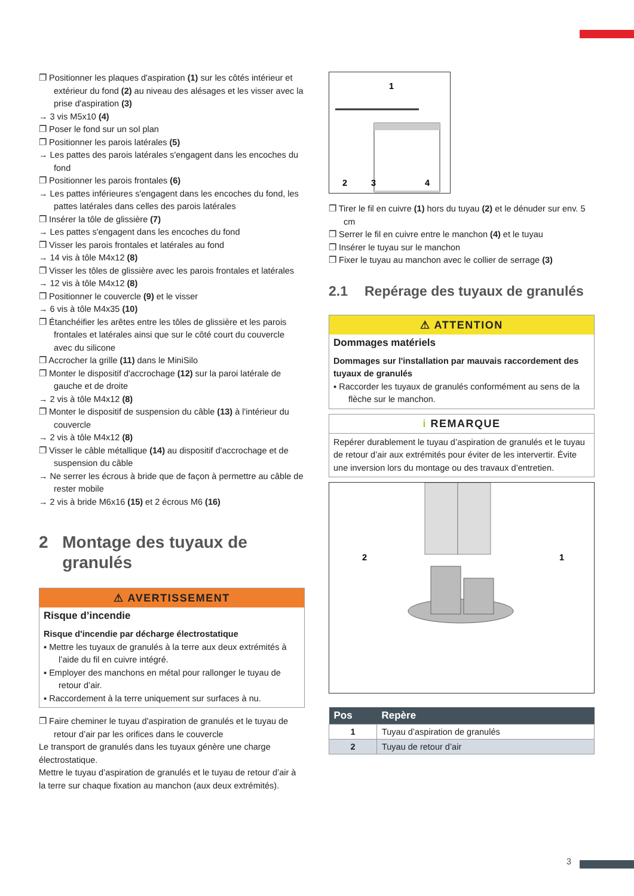❐ Positionner les plaques d'aspiration (1) sur les côtés intérieur et extérieur du fond (2) au niveau des alésages et les visser avec la prise d'aspiration (3)
→ 3 vis M5x10 (4)
❐ Poser le fond sur un sol plan
❐ Positionner les parois latérales (5)
→ Les pattes des parois latérales s'engagent dans les encoches du fond
❐ Positionner les parois frontales (6)
→ Les pattes inférieures s'engagent dans les encoches du fond, les pattes latérales dans celles des parois latérales
❐ Insérer la tôle de glissière (7)
→ Les pattes s'engagent dans les encoches du fond
❐ Visser les parois frontales et latérales au fond
→ 14 vis à tôle M4x12 (8)
❐ Visser les tôles de glissière avec les parois frontales et latérales
→ 12 vis à tôle M4x12 (8)
❐ Positionner le couvercle (9) et le visser
→ 6 vis à tôle M4x35 (10)
❐ Étanchéifier les arêtes entre les tôles de glissière et les parois frontales et latérales ainsi que sur le côté court du couvercle avec du silicone
❐ Accrocher la grille (11) dans le MiniSilo
❐ Monter le dispositif d'accrochage (12) sur la paroi latérale de gauche et de droite
→ 2 vis à tôle M4x12 (8)
❐ Monter le dispositif de suspension du câble (13) à l'intérieur du couvercle
→ 2 vis à tôle M4x12 (8)
❐ Visser le câble métallique (14) au dispositif d'accrochage et de suspension du câble
→ Ne serrer les écrous à bride que de façon à permettre au câble de rester mobile
→ 2 vis à bride M6x16 (15) et 2 écrous M6 (16)
2 Montage des tuyaux de granulés
⚠ AVERTISSEMENT
Risque d’incendie
Risque d'incendie par décharge électrostatique
▪ Mettre les tuyaux de granulés à la terre aux deux extrémités à l’aide du fil en cuivre intégré.
▪ Employer des manchons en métal pour rallonger le tuyau de retour d’air.
▪ Raccordement à la terre uniquement sur surfaces à nu.
❐ Faire cheminer le tuyau d'aspiration de granulés et le tuyau de retour d’air par les orifices dans le couvercle
Le transport de granulés dans les tuyaux génère une charge électrostatique.
Mettre le tuyau d’aspiration de granulés et le tuyau de retour d’air à la terre sur chaque fixation au manchon (aux deux extrémités).
1
2
3
4
❐ Tirer le fil en cuivre (1) hors du tuyau (2) et le dénuder sur env. 5 cm
❐ Serrer le fil en cuivre entre le manchon (4) et le tuyau
❐ Insérer le tuyau sur le manchon
❐ Fixer le tuyau au manchon avec le collier de serrage (3)
2.1 Repérage des tuyaux de granulés
⚠ ATTENTION
Dommages matériels
Dommages sur l'installation par mauvais raccordement des tuyaux de granulés
▪ Raccorder les tuyaux de granulés conformément au sens de la flèche sur le manchon.
i REMARQUE
Repérer durablement le tuyau d’aspiration de granulés et le tuyau de retour d’air aux extrémités pour éviter de les intervertir. Évite une inversion lors du montage ou des travaux d’entretien.
2
1
| Pos | Repère |
| --- | --- |
| 1 | Tuyau d’aspiration de granulés |
| 2 | Tuyau de retour d’air |
3